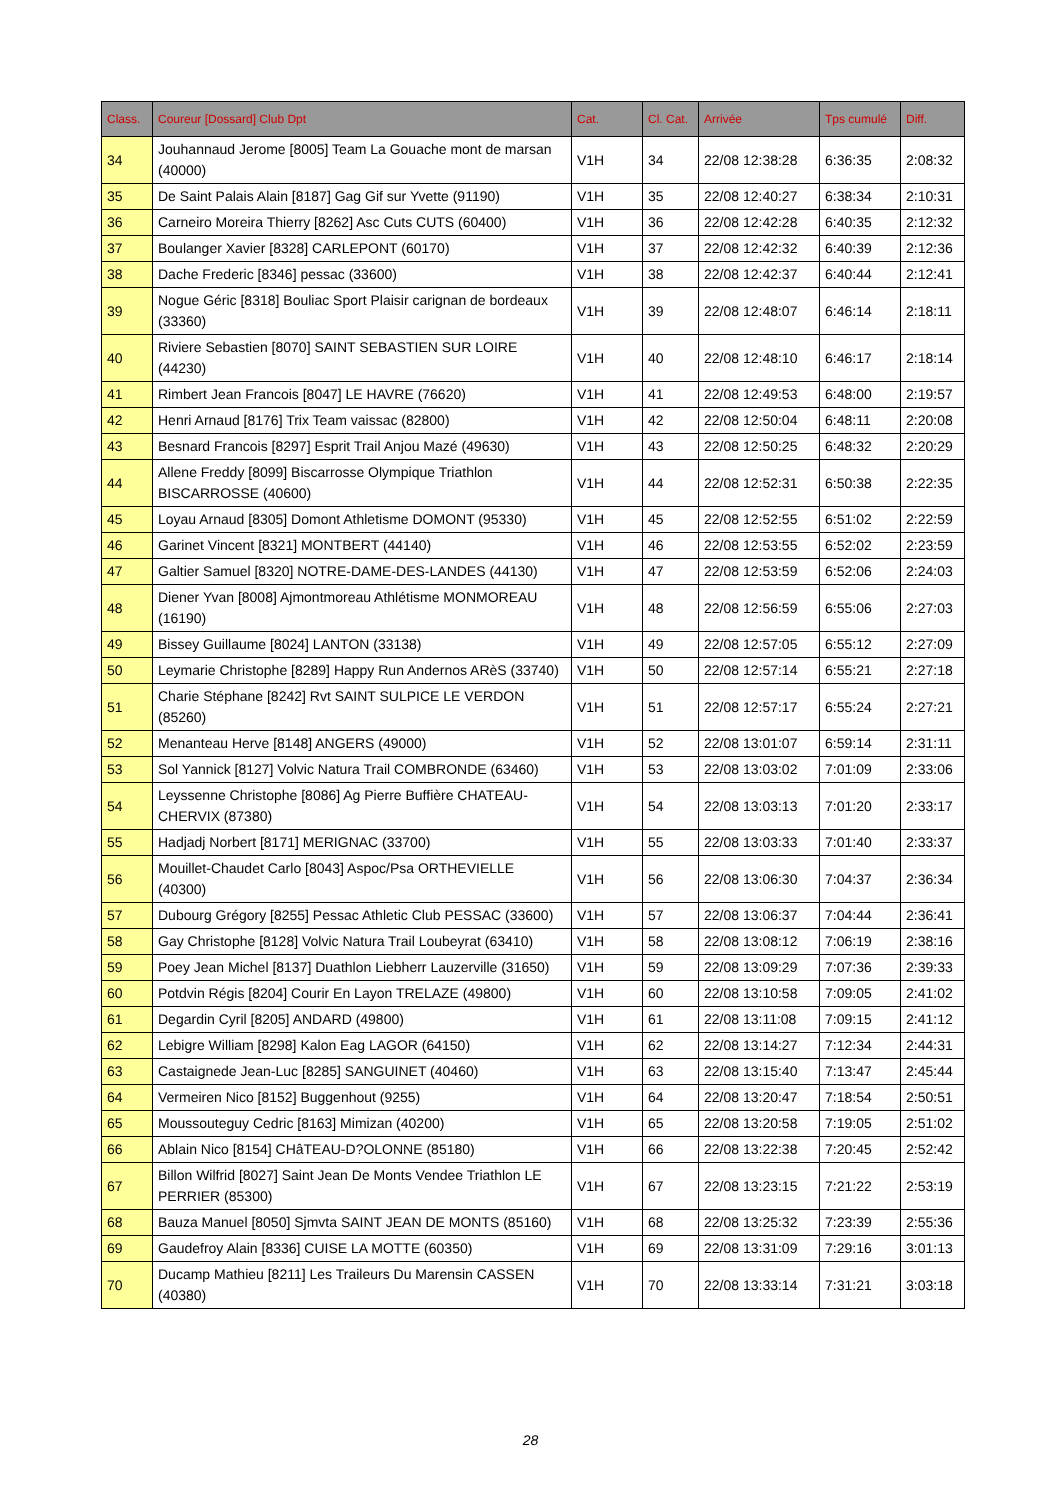| Class. | Coureur [Dossard] Club Dpt | Cat. | Cl. Cat. | Arrivée | Tps cumulé | Diff. |
| --- | --- | --- | --- | --- | --- | --- |
| 34 | Jouhannaud Jerome [8005] Team La Gouache mont de marsan (40000) | V1H | 34 | 22/08 12:38:28 | 6:36:35 | 2:08:32 |
| 35 | De Saint Palais Alain [8187] Gag Gif sur Yvette (91190) | V1H | 35 | 22/08 12:40:27 | 6:38:34 | 2:10:31 |
| 36 | Carneiro Moreira Thierry [8262] Asc Cuts CUTS (60400) | V1H | 36 | 22/08 12:42:28 | 6:40:35 | 2:12:32 |
| 37 | Boulanger Xavier [8328] CARLEPONT (60170) | V1H | 37 | 22/08 12:42:32 | 6:40:39 | 2:12:36 |
| 38 | Dache Frederic [8346] pessac (33600) | V1H | 38 | 22/08 12:42:37 | 6:40:44 | 2:12:41 |
| 39 | Nogue Géric [8318] Bouliac Sport Plaisir carignan de bordeaux (33360) | V1H | 39 | 22/08 12:48:07 | 6:46:14 | 2:18:11 |
| 40 | Riviere Sebastien [8070] SAINT SEBASTIEN SUR LOIRE (44230) | V1H | 40 | 22/08 12:48:10 | 6:46:17 | 2:18:14 |
| 41 | Rimbert Jean Francois [8047] LE HAVRE (76620) | V1H | 41 | 22/08 12:49:53 | 6:48:00 | 2:19:57 |
| 42 | Henri Arnaud [8176] Trix Team vaissac (82800) | V1H | 42 | 22/08 12:50:04 | 6:48:11 | 2:20:08 |
| 43 | Besnard Francois [8297] Esprit Trail Anjou Mazé (49630) | V1H | 43 | 22/08 12:50:25 | 6:48:32 | 2:20:29 |
| 44 | Allene Freddy [8099] Biscarrosse Olympique Triathlon BISCARROSSE (40600) | V1H | 44 | 22/08 12:52:31 | 6:50:38 | 2:22:35 |
| 45 | Loyau Arnaud [8305] Domont Athletisme DOMONT (95330) | V1H | 45 | 22/08 12:52:55 | 6:51:02 | 2:22:59 |
| 46 | Garinet Vincent [8321] MONTBERT (44140) | V1H | 46 | 22/08 12:53:55 | 6:52:02 | 2:23:59 |
| 47 | Galtier Samuel [8320] NOTRE-DAME-DES-LANDES (44130) | V1H | 47 | 22/08 12:53:59 | 6:52:06 | 2:24:03 |
| 48 | Diener Yvan [8008] Ajmontmoreau Athlétisme MONMOREAU (16190) | V1H | 48 | 22/08 12:56:59 | 6:55:06 | 2:27:03 |
| 49 | Bissey Guillaume [8024] LANTON (33138) | V1H | 49 | 22/08 12:57:05 | 6:55:12 | 2:27:09 |
| 50 | Leymarie Christophe [8289] Happy Run Andernos ARèS (33740) | V1H | 50 | 22/08 12:57:14 | 6:55:21 | 2:27:18 |
| 51 | Charie Stéphane [8242] Rvt SAINT SULPICE LE VERDON (85260) | V1H | 51 | 22/08 12:57:17 | 6:55:24 | 2:27:21 |
| 52 | Menanteau Herve [8148] ANGERS (49000) | V1H | 52 | 22/08 13:01:07 | 6:59:14 | 2:31:11 |
| 53 | Sol Yannick [8127] Volvic Natura Trail COMBRONDE (63460) | V1H | 53 | 22/08 13:03:02 | 7:01:09 | 2:33:06 |
| 54 | Leyssenne Christophe [8086] Ag Pierre Buffière CHATEAU-CHERVIX (87380) | V1H | 54 | 22/08 13:03:13 | 7:01:20 | 2:33:17 |
| 55 | Hadjadj Norbert [8171] MERIGNAC (33700) | V1H | 55 | 22/08 13:03:33 | 7:01:40 | 2:33:37 |
| 56 | Mouillet-Chaudet Carlo [8043] Aspoc/Psa ORTHEVIELLE (40300) | V1H | 56 | 22/08 13:06:30 | 7:04:37 | 2:36:34 |
| 57 | Dubourg Grégory [8255] Pessac Athletic Club PESSAC (33600) | V1H | 57 | 22/08 13:06:37 | 7:04:44 | 2:36:41 |
| 58 | Gay Christophe [8128] Volvic Natura Trail Loubeyrat (63410) | V1H | 58 | 22/08 13:08:12 | 7:06:19 | 2:38:16 |
| 59 | Poey Jean Michel [8137] Duathlon Liebherr Lauzerville (31650) | V1H | 59 | 22/08 13:09:29 | 7:07:36 | 2:39:33 |
| 60 | Potdvin Régis [8204] Courir En Layon TRELAZE (49800) | V1H | 60 | 22/08 13:10:58 | 7:09:05 | 2:41:02 |
| 61 | Degardin Cyril [8205] ANDARD (49800) | V1H | 61 | 22/08 13:11:08 | 7:09:15 | 2:41:12 |
| 62 | Lebigre William [8298] Kalon Eag LAGOR (64150) | V1H | 62 | 22/08 13:14:27 | 7:12:34 | 2:44:31 |
| 63 | Castaignede Jean-Luc [8285] SANGUINET (40460) | V1H | 63 | 22/08 13:15:40 | 7:13:47 | 2:45:44 |
| 64 | Vermeiren Nico [8152] Buggenhout (9255) | V1H | 64 | 22/08 13:20:47 | 7:18:54 | 2:50:51 |
| 65 | Moussouteguy Cedric [8163] Mimizan (40200) | V1H | 65 | 22/08 13:20:58 | 7:19:05 | 2:51:02 |
| 66 | Ablain Nico [8154] CHâTEAU-D?OLONNE (85180) | V1H | 66 | 22/08 13:22:38 | 7:20:45 | 2:52:42 |
| 67 | Billon Wilfrid [8027] Saint Jean De Monts Vendee Triathlon LE PERRIER (85300) | V1H | 67 | 22/08 13:23:15 | 7:21:22 | 2:53:19 |
| 68 | Bauza Manuel [8050] Sjmvta SAINT JEAN DE MONTS (85160) | V1H | 68 | 22/08 13:25:32 | 7:23:39 | 2:55:36 |
| 69 | Gaudefroy Alain [8336] CUISE LA MOTTE (60350) | V1H | 69 | 22/08 13:31:09 | 7:29:16 | 3:01:13 |
| 70 | Ducamp Mathieu [8211] Les Traileurs Du Marensin CASSEN (40380) | V1H | 70 | 22/08 13:33:14 | 7:31:21 | 3:03:18 |
28